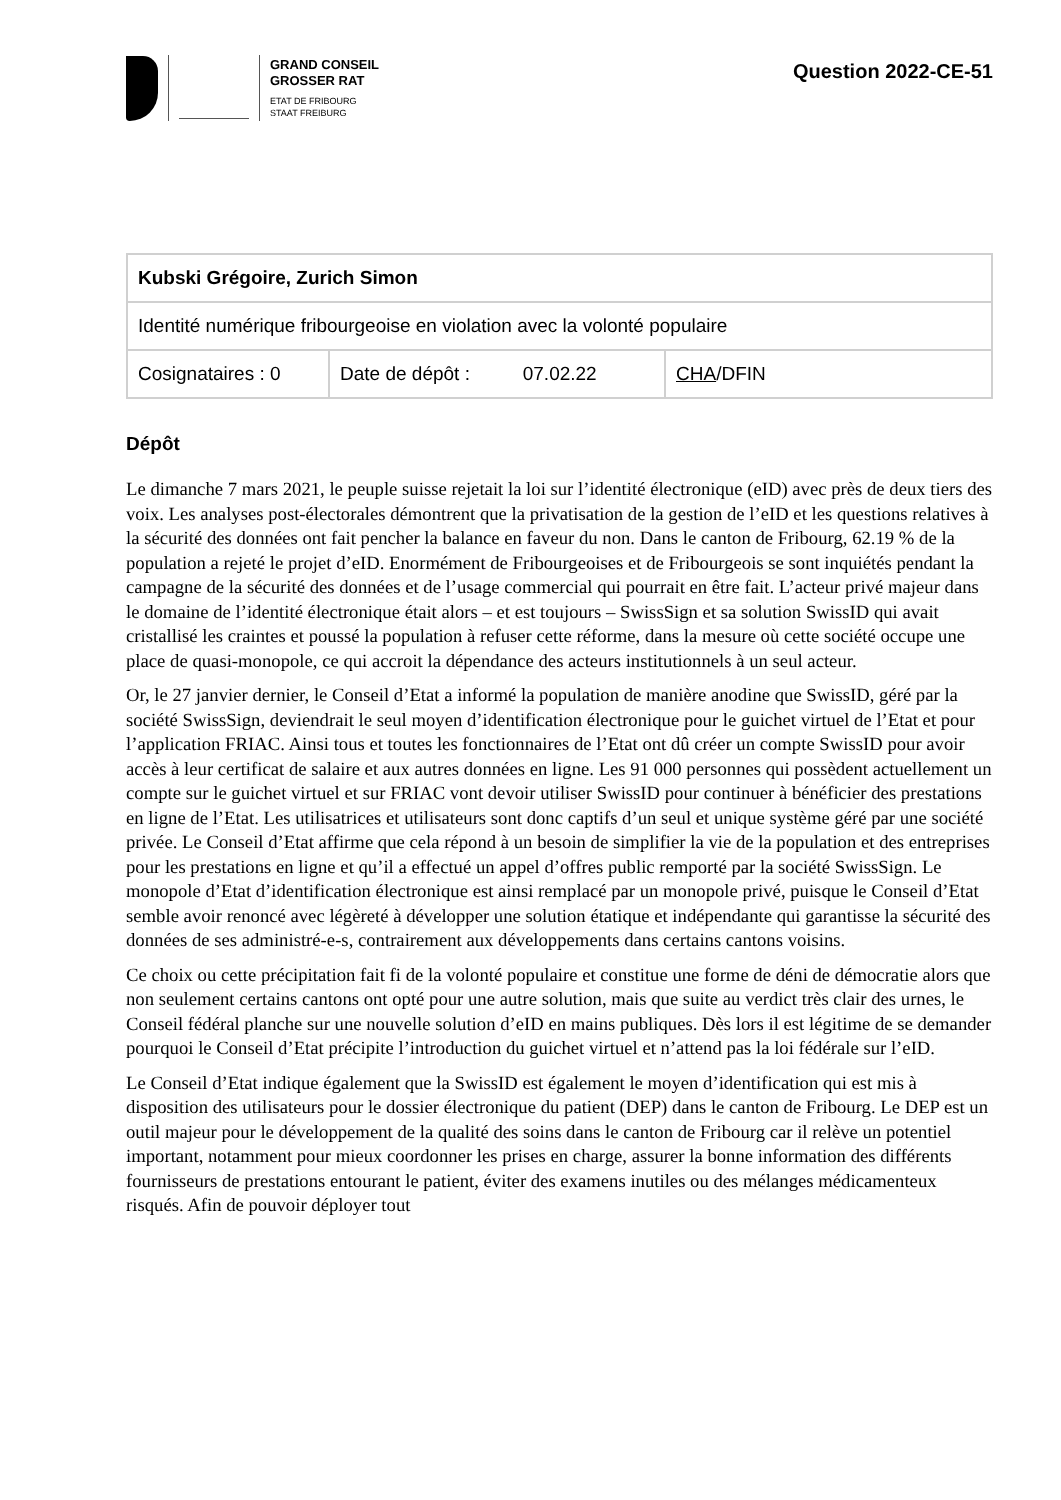GRAND CONSEIL
GROSSER RAT
ETAT DE FRIBOURG
STAAT FREIBURG
Question 2022-CE-51
| Kubski Grégoire, Zurich Simon | | |
| Identité numérique fribourgeoise en violation avec la volonté populaire | | |
| Cosignataires : 0 | Date de dépôt : 07.02.22 | CHA /DFIN |
Dépôt
Le dimanche 7 mars 2021, le peuple suisse rejetait la loi sur l’identité électronique (eID) avec près de deux tiers des voix. Les analyses post-électorales démontrent que la privatisation de la gestion de l’eID et les questions relatives à la sécurité des données ont fait pencher la balance en faveur du non. Dans le canton de Fribourg, 62.19 % de la population a rejeté le projet d’eID. Enormément de Fribourgeoises et de Fribourgeois se sont inquiétés pendant la campagne de la sécurité des données et de l’usage commercial qui pourrait en être fait. L’acteur privé majeur dans le domaine de l’identité électronique était alors – et est toujours – SwissSign et sa solution SwissID qui avait cristallisé les craintes et poussé la population à refuser cette réforme, dans la mesure où cette société occupe une place de quasi-monopole, ce qui accroit la dépendance des acteurs institutionnels à un seul acteur.
Or, le 27 janvier dernier, le Conseil d’Etat a informé la population de manière anodine que SwissID, géré par la société SwissSign, deviendrait le seul moyen d’identification électronique pour le guichet virtuel de l’Etat et pour l’application FRIAC. Ainsi tous et toutes les fonctionnaires de l’Etat ont dû créer un compte SwissID pour avoir accès à leur certificat de salaire et aux autres données en ligne. Les 91 000 personnes qui possèdent actuellement un compte sur le guichet virtuel et sur FRIAC vont devoir utiliser SwissID pour continuer à bénéficier des prestations en ligne de l’Etat. Les utilisatrices et utilisateurs sont donc captifs d’un seul et unique système géré par une société privée. Le Conseil d’Etat affirme que cela répond à un besoin de simplifier la vie de la population et des entreprises pour les prestations en ligne et qu’il a effectué un appel d’offres public remporté par la société SwissSign. Le monopole d’Etat d’identification électronique est ainsi remplacé par un monopole privé, puisque le Conseil d’Etat semble avoir renoncé avec légèreté à développer une solution étatique et indépendante qui garantisse la sécurité des données de ses administré-e-s, contrairement aux développements dans certains cantons voisins.
Ce choix ou cette précipitation fait fi de la volonté populaire et constitue une forme de déni de démocratie alors que non seulement certains cantons ont opté pour une autre solution, mais que suite au verdict très clair des urnes, le Conseil fédéral planche sur une nouvelle solution d’eID en mains publiques. Dès lors il est légitime de se demander pourquoi le Conseil d’Etat précipite l’introduction du guichet virtuel et n’attend pas la loi fédérale sur l’eID.
Le Conseil d’Etat indique également que la SwissID est également le moyen d’identification qui est mis à disposition des utilisateurs pour le dossier électronique du patient (DEP) dans le canton de Fribourg. Le DEP est un outil majeur pour le développement de la qualité des soins dans le canton de Fribourg car il relève un potentiel important, notamment pour mieux coordonner les prises en charge, assurer la bonne information des différents fournisseurs de prestations entourant le patient, éviter des examens inutiles ou des mélanges médicamenteux risqués. Afin de pouvoir déployer tout